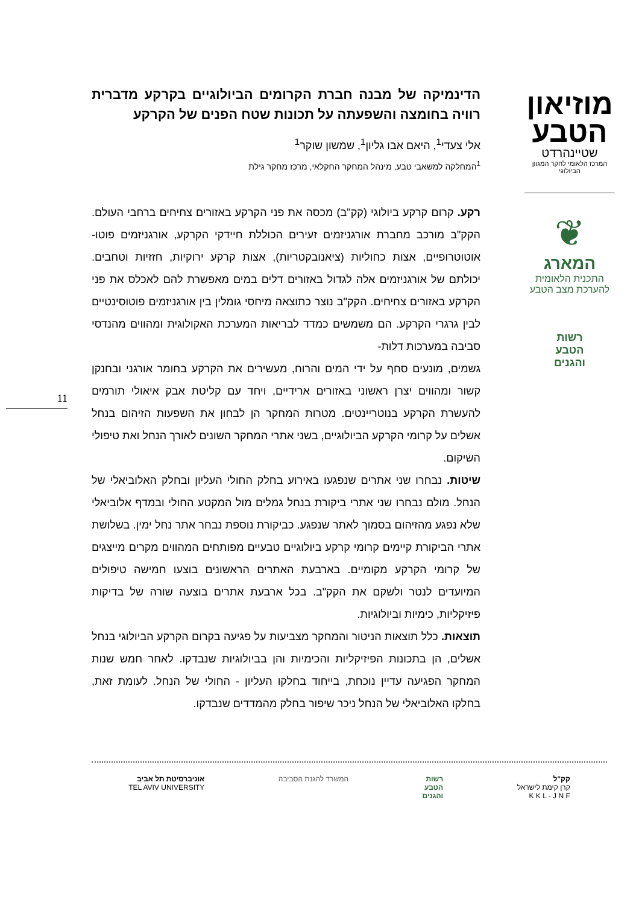מוזיאון
הטבע
שטיינהרדט
המרכז הלאומי לחקר המגוון הביולוגי
❦
המארג
התכנית הלאומית
להערכת מצב הטבע
רשות
הטבע
והגנים
11
הדינמיקה של מבנה חברת הקרומים הביולוגיים בקרקע מדברית רוויה בחומצה והשפעתה על תכונות שטח הפנים של הקרקע
אלי צעדי<sup>1</sup>, היאם אבו גליון<sup>1</sup>, שמשון שוקר<sup>1</sup>
<sup>1</sup> המחלקה למשאבי טבע, מינהל המחקר החקלאי, מרכז מחקר גילת
רקע. קרום קרקע ביולוגי (קק"ב) מכסה את פני הקרקע באזורים צחיחים ברחבי העולם. הקק"ב מורכב מחברת אורגניזמים זעירים הכוללת חיידקי הקרקע, אורגניזמים פוטו-אוטוטרופיים, אצות כחוליות (ציאנובקטריות), אצות קרקע ירוקיות, חזזיות וטחבים. יכולתם של אורגניזמים אלה לגדול באזורים דלים במים מאפשרת להם לאכלס את פני הקרקע באזורים צחיחים. הקק"ב נוצר כתוצאה מיחסי גומלין בין אורגניזמים פוטוסינטיים לבין גרגרי הקרקע. הם משמשים כמדד לבריאות המערכת האקולוגית ומהווים מהנדסי סביבה במערכות דלות-
גשמים, מונעים סחף על ידי המים והרוח, מעשירים את הקרקע בחומר אורגני ובחנקן קשור ומהווים יצרן ראשוני באזורים ארידיים, ויחד עם קליטת אבק איאולי תורמים להעשרת הקרקע בנוטריינטים. מטרות המחקר הן לבחון את השפעות הזיהום בנחל אשלים על קרומי הקרקע הביולוגיים, בשני אתרי המחקר השונים לאורך הנחל ואת טיפולי השיקום.
שיטות. נבחרו שני אתרים שנפגעו באירוע בחלק החולי העליון ובחלק האלוביאלי של הנחל. מולם נבחרו שני אתרי ביקורת בנחל גמלים מול המקטע החולי ובמדף אלוביאלי שלא נפגע מהזיהום בסמוך לאתר שנפגע. כביקורת נוספת נבחר אתר נחל ימין. בשלושת אתרי הביקורת קיימים קרומי קרקע ביולוגיים טבעיים מפותחים המהווים מקרים מייצגים של קרומי הקרקע מקומיים. בארבעת האתרים הראשונים בוצעו חמישה טיפולים המיועדים לנטר ולשקם את הקק"ב. בכל ארבעת אתרים בוצעה שורה של בדיקות פיזיקליות, כימיות וביולוגיות.
תוצאות. כלל תוצאות הניטור והמחקר מצביעות על פגיעה בקרום הקרקע הביולוגי בנחל אשלים, הן בתכונות הפיזיקליות והכימיות והן בביולוגיות שנבדקו. לאחר חמש שנות המחקר הפגיעה עדיין נוכחת, בייחוד בחלקו העליון - החולי של הנחל. לעומת זאת, בחלקו האלוביאלי של הנחל ניכר שיפור בחלק מהמדדים שנבדקו.
אוניברסיטת תל אביב
TEL AVIV UNIVERSITY
המשרד להגנת הסביבה רשות
הטבע
והגנים
קק"ל
קרן קימת לישראל
K K L - J N F